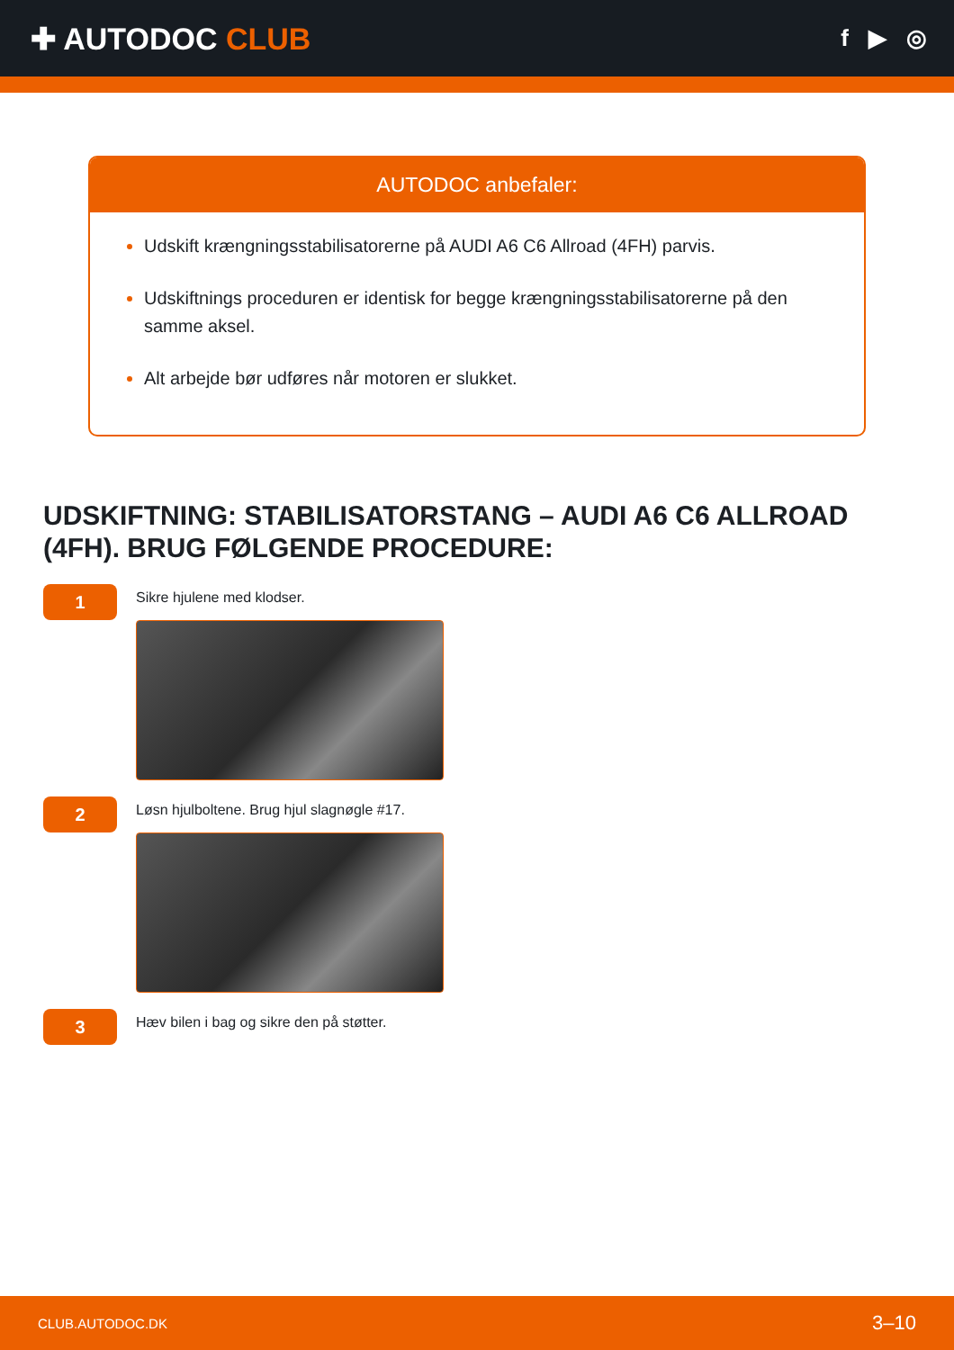✚ AUTODOC CLUB
f ▶ ◎
AUTODOC anbefaler:
Udskift krængningsstabilisatorerne på AUDI A6 C6 Allroad (4FH) parvis.
Udskiftnings proceduren er identisk for begge krængningsstabilisatorerne på den samme aksel.
Alt arbejde bør udføres når motoren er slukket.
UDSKIFTNING: STABILISATORSTANG – AUDI A6 C6 ALLROAD (4FH). BRUG FØLGENDE PROCEDURE:
1
Sikre hjulene med klodser.
2
Løsn hjulboltene. Brug hjul slagnøgle #17.
3
Hæv bilen i bag og sikre den på støtter.
CLUB.AUTODOC.DK 3–10